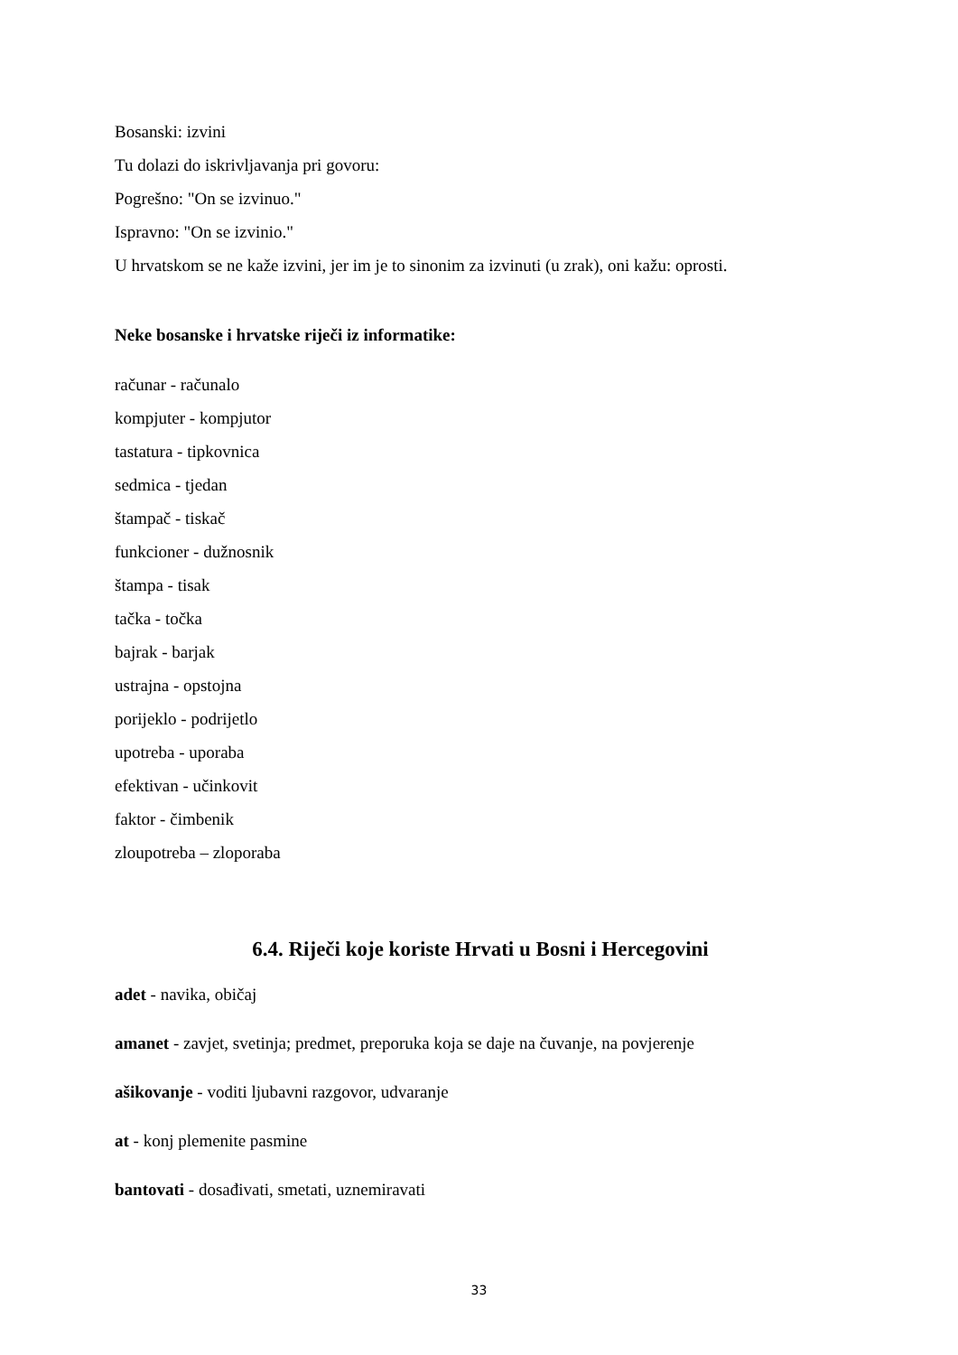Bosanski: izvini
Tu dolazi do iskrivljavanja pri govoru:
Pogrešno: "On se izvinuo."
Ispravno: "On se izvinio."
U hrvatskom se ne kaže izvini, jer im je to sinonim za izvinuti (u zrak), oni kažu: oprosti.
Neke bosanske i hrvatske riječi iz informatike:
računar - računalo
kompjuter - kompjutor
tastatura - tipkovnica
sedmica - tjedan
štampač - tiskač
funkcioner - dužnosnik
štampa - tisak
tačka - točka
bajrak - barjak
ustrajna - opstojna
porijeklo - podrijetlo
upotreba - uporaba
efektivan - učinkovit
faktor - čimbenik
zloupotreba – zloporaba
6.4. Riječi koje koriste Hrvati u Bosni i Hercegovini
adet - navika, običaj
amanet - zavjet, svetinja; predmet, preporuka koja se daje na čuvanje, na povjerenje
ašikovanje - voditi ljubavni razgovor, udvaranje
at - konj plemenite pasmine
bantovati - dosađivati, smetati, uznemiravati
33